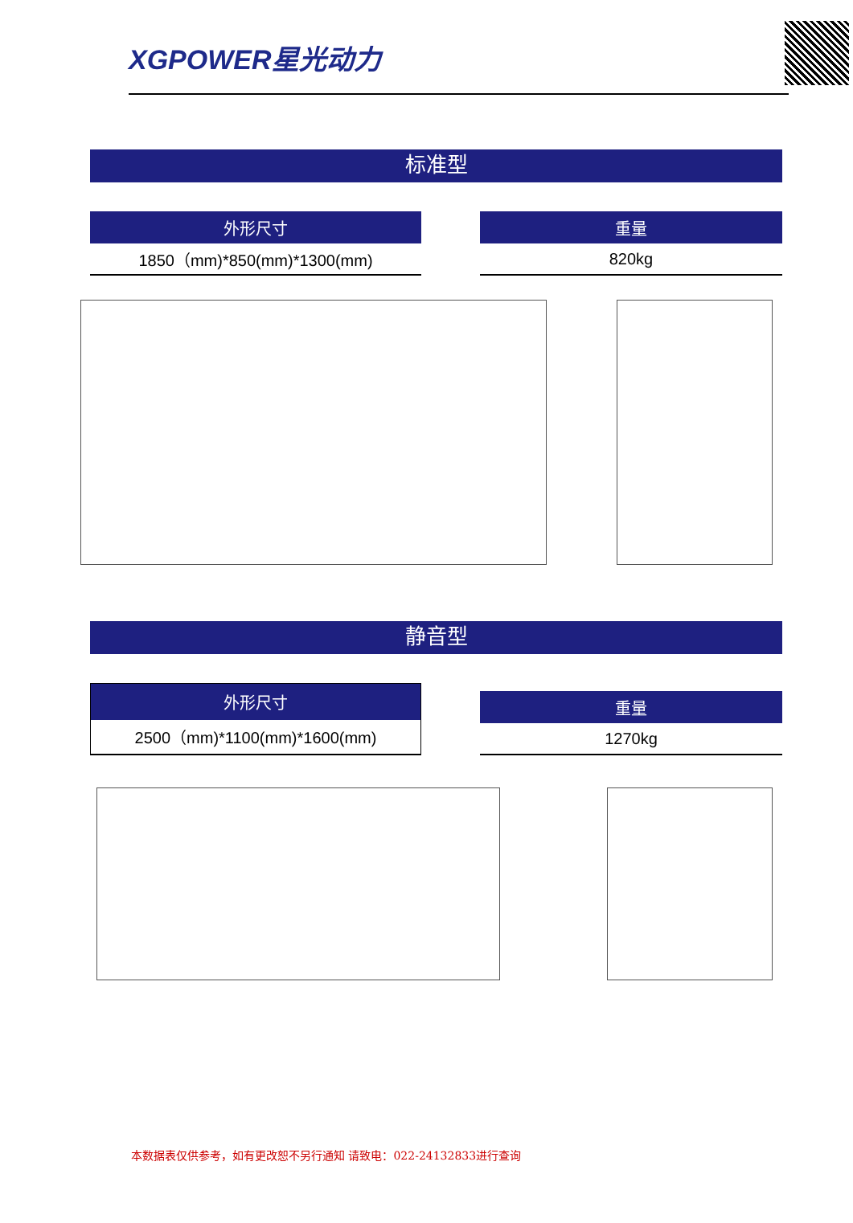XGPOWER星光动力
标准型
| 外形尺寸 |
| --- |
| 1850（mm)*850(mm)*1300(mm) |
| 重量 |
| --- |
| 820kg |
静音型
| 外形尺寸 |
| --- |
| 2500（mm)*1100(mm)*1600(mm) |
| 重量 |
| --- |
| 1270kg |
本数据表仅供参考，如有更改恕不另行通知 请致电：022-24132833进行查询